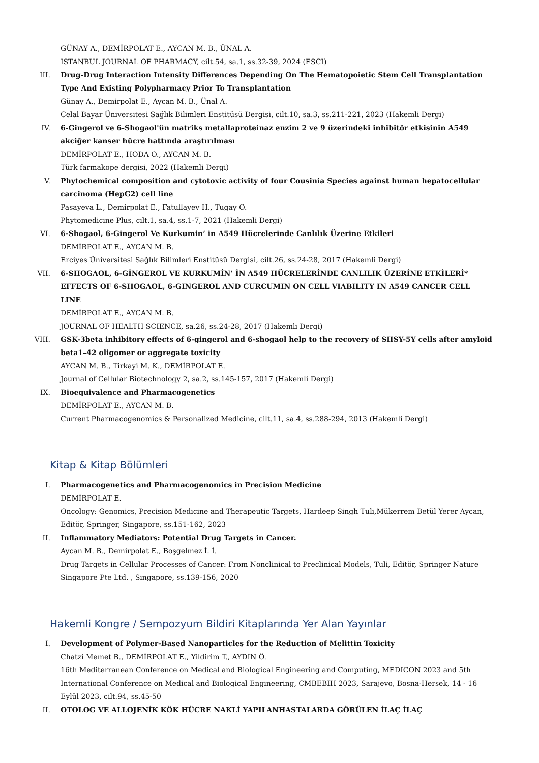GÜNAY A., DEMİRPOLAT E., AYCAN M. B., ÜNAL A.
ISTANBUL JOURNAL OF PHARMACY, cilt.54, sa.1, ss.32-39, 2024 (ESCI)
III. Drug-Drug Interaction Intensity Differences Depending On The Hematopoietic Stem Cell Transplantation Type And Existing Polypharmacy Prior To Transplantation
Günay A., Demirpolat E., Aycan M. B., Ünal A.
Celal Bayar Üniversitesi Sağlık Bilimleri Enstitüsü Dergisi, cilt.10, sa.3, ss.211-221, 2023 (Hakemli Dergi)
IV. 6-Gingerol ve 6-Shogaol'ün matriks metallaproteinaz enzim 2 ve 9 üzerindeki inhibitör etkisinin A549 akciğer kanser hücre hattında araştırılması
DEMİRPOLAT E., HODA O., AYCAN M. B.
Türk farmakope dergisi, 2022 (Hakemli Dergi)
V. Phytochemical composition and cytotoxic activity of four Cousinia Species against human hepatocellular carcinoma (HepG2) cell line
Pasayeva L., Demirpolat E., Fatullayev H., Tugay O.
Phytomedicine Plus, cilt.1, sa.4, ss.1-7, 2021 (Hakemli Dergi)
VI. 6-Shogaol, 6-Gingerol Ve Kurkumin’ in A549 Hücrelerinde Canlılık Üzerine Etkileri
DEMİRPOLAT E., AYCAN M. B.
Erciyes Üniversitesi Sağlık Bilimleri Enstitüsü Dergisi, cilt.26, ss.24-28, 2017 (Hakemli Dergi)
VII. 6-SHOGAOL, 6-GİNGEROL VE KURKUMİN’ İN A549 HÜCRELERİNDE CANLILIK ÜZERİNE ETKİLERİ* EFFECTS OF 6-SHOGAOL, 6-GINGEROL AND CURCUMIN ON CELL VIABILITY IN A549 CANCER CELL LINE
DEMİRPOLAT E., AYCAN M. B.
JOURNAL OF HEALTH SCIENCE, sa.26, ss.24-28, 2017 (Hakemli Dergi)
VIII. GSK-3beta inhibitory effects of 6-gingerol and 6-shogaol help to the recovery of SHSY-5Y cells after amyloid beta1–42 oligomer or aggregate toxicity
AYCAN M. B., Tirkayi M. K., DEMİRPOLAT E.
Journal of Cellular Biotechnology 2, sa.2, ss.145-157, 2017 (Hakemli Dergi)
IX. Bioequivalence and Pharmacogenetics
DEMİRPOLAT E., AYCAN M. B.
Current Pharmacogenomics & Personalized Medicine, cilt.11, sa.4, ss.288-294, 2013 (Hakemli Dergi)
Kitap & Kitap Bölümleri
I. Pharmacogenetics and Pharmacogenomics in Precision Medicine
DEMİRPOLAT E.
Oncology: Genomics, Precision Medicine and Therapeutic Targets, Hardeep Singh Tuli,Mükerrem Betül Yerer Aycan, Editör, Springer, Singapore, ss.151-162, 2023
II. Inflammatory Mediators: Potential Drug Targets in Cancer.
Aycan M. B., Demirpolat E., Boşgelmez İ. İ.
Drug Targets in Cellular Processes of Cancer: From Nonclinical to Preclinical Models, Tuli, Editör, Springer Nature Singapore Pte Ltd. , Singapore, ss.139-156, 2020
Hakemli Kongre / Sempozyum Bildiri Kitaplarında Yer Alan Yayınlar
I. Development of Polymer-Based Nanoparticles for the Reduction of Melittin Toxicity
Chatzi Memet B., DEMİRPOLAT E., Yildirim T., AYDIN Ö.
16th Mediterranean Conference on Medical and Biological Engineering and Computing, MEDICON 2023 and 5th International Conference on Medical and Biological Engineering, CMBEBIH 2023, Sarajevo, Bosna-Hersek, 14 - 16 Eylül 2023, cilt.94, ss.45-50
II. OTOLOG VE ALLOJENİK KÖK HÜCRE NAKLİ YAPILANHASTALARDA GÖRÜLEN İLAÇ İLAÇ